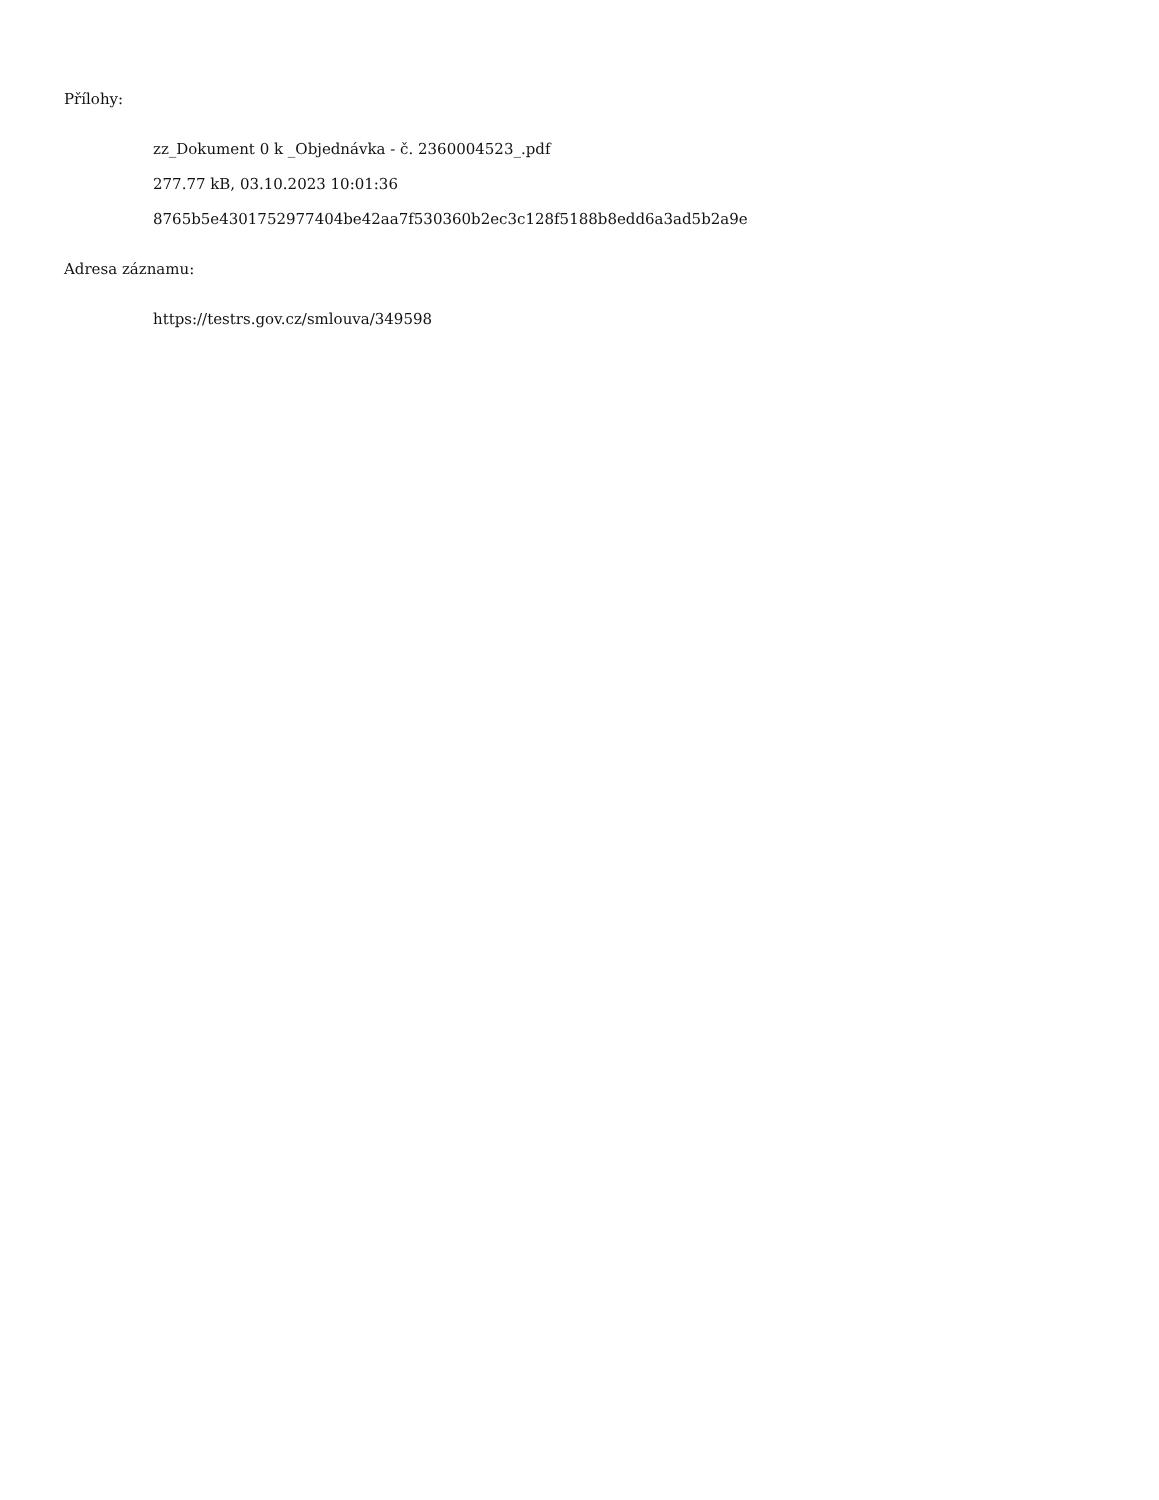Přílohy:
zz_Dokument 0 k _Objednávka - č. 2360004523_.pdf
277.77 kB, 03.10.2023 10:01:36
8765b5e4301752977404be42aa7f530360b2ec3c128f5188b8edd6a3ad5b2a9e
Adresa záznamu:
https://testrs.gov.cz/smlouva/349598